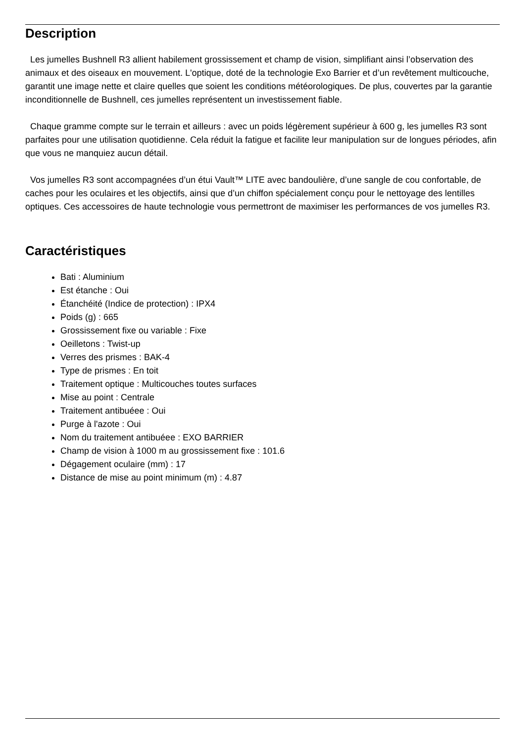Description
Les jumelles Bushnell R3 allient habilement grossissement et champ de vision, simplifiant ainsi l’observation des animaux et des oiseaux en mouvement. L'optique, doté de la technologie Exo Barrier et d’un revêtement multicouche, garantit une image nette et claire quelles que soient les conditions météorologiques. De plus, couvertes par la garantie inconditionnelle de Bushnell, ces jumelles représentent un investissement fiable.
Chaque gramme compte sur le terrain et ailleurs : avec un poids légèrement supérieur à 600 g, les jumelles R3 sont parfaites pour une utilisation quotidienne. Cela réduit la fatigue et facilite leur manipulation sur de longues périodes, afin que vous ne manquiez aucun détail.
Vos jumelles R3 sont accompagnées d’un étui Vault™ LITE avec bandoulière, d’une sangle de cou confortable, de caches pour les oculaires et les objectifs, ainsi que d’un chiffon spécialement conçu pour le nettoyage des lentilles optiques. Ces accessoires de haute technologie vous permettront de maximiser les performances de vos jumelles R3.
Caractéristiques
Bati : Aluminium
Est étanche : Oui
Étanchéité (Indice de protection) : IPX4
Poids (g) : 665
Grossissement fixe ou variable : Fixe
Oeilletons : Twist-up
Verres des prismes : BAK-4
Type de prismes : En toit
Traitement optique : Multicouches toutes surfaces
Mise au point : Centrale
Traitement antibuéee : Oui
Purge à l'azote : Oui
Nom du traitement antibuéee : EXO BARRIER
Champ de vision à 1000 m au grossissement fixe : 101.6
Dégagement oculaire (mm) : 17
Distance de mise au point minimum (m) : 4.87